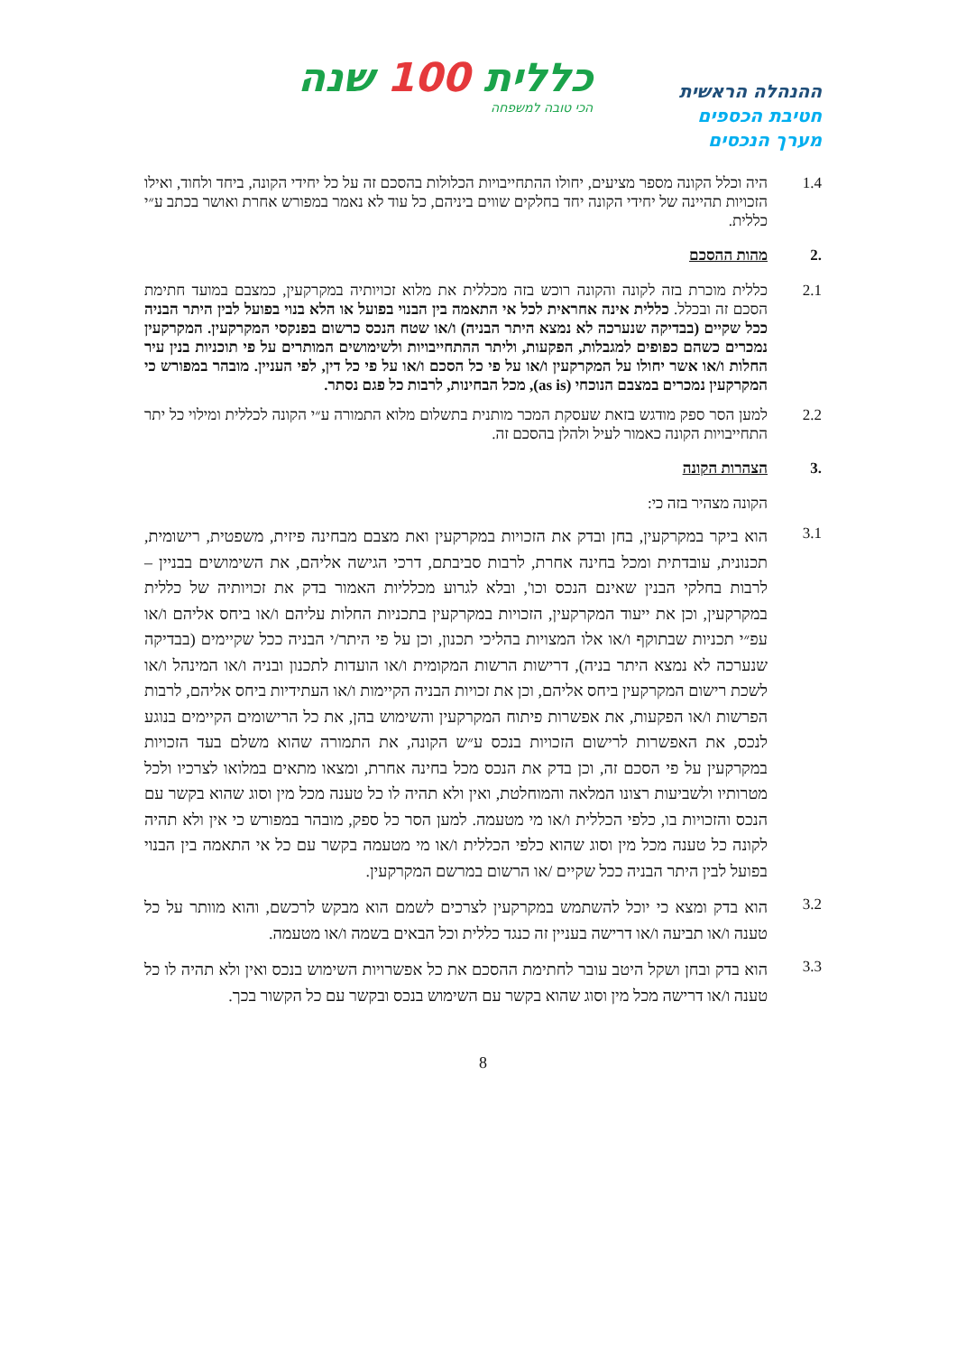ההנהלה הראשית
חטיבת הכספים
מערך הנכסים
כללית 100 שנה
הכי טובה למשפחה
1.4 היה וכלל הקונה מספר מציעים, יחולו ההתחייבויות הכלולות בהסכם זה על כל יחידי הקונה, ביחד ולחוד, ואילו הזכויות תהיינה של יחידי הקונה יחד בחלקים שווים ביניהם, כל עוד לא נאמר במפורש אחרת ואושר בכתב ע״י כללית.
.2 מהות ההסכם
2.1 כללית מוכרת בזה לקונה והקונה רוכש בזה מכללית את מלוא זכויותיה במקרקעין, כמצבם במועד חתימת הסכם זה ובכלל. כללית אינה אחראית לכל אי התאמה בין הבנוי בפועל או הלא בנוי בפועל לבין היתר הבניה ככל שקיים (בבדיקה שנערכה לא נמצא היתר הבניה) ו/או שטח הנכס כרשום בפנקסי המקרקעין. המקרקעין נמכרים כשהם כפופים למגבלות, הפקעות, וליתר ההתחייבויות ולשימושים המותרים על פי תוכניות בנין עיר החלות ו/או אשר יחולו על המקרקעין ו/או על פי כל הסכם ו/או על פי כל דין, לפי העניין. מובהר במפורש כי המקרקעין נמכרים במצבם הנוכחי (as is), מכל הבחינות, לרבות כל פגם נסתר.
2.2 למען הסר ספק מודגש בזאת שעסקת המכר מותנית בתשלום מלוא התמורה ע״י הקונה לכללית ומילוי כל יתר התחייבויות הקונה כאמור לעיל ולהלן בהסכם זה.
.3 הצהרות הקונה
הקונה מצהיר בזה כי:
3.1
הוא ביקר במקרקעין, בחן ובדק את הזכויות במקרקעין ואת מצבם מבחינה פיזית, משפטית, רישומית, תכנונית, עובדתית ומכל בחינה אחרת, לרבות סביבתם, דרכי הגישה אליהם, את השימושים בבניין – לרבות בחלקי הבנין שאינם הנכס וכו', ובלא לגרוע מכלליות האמור בדק את זכויותיה של כללית במקרקעין, וכן את ייעוד המקרקעין, הזכויות במקרקעין בתכניות החלות עליהם ו/או ביחס אליהם ו/או עפ״י תכניות שבתוקף ו/או אלו המצויות בהליכי תכנון, וכן על פי היתר/י הבניה ככל שקיימים (בבדיקה שנערכה לא נמצא היתר בניה), דרישות הרשות המקומית ו/או הועדות לתכנון ובניה ו/או המינהל ו/או לשכת רישום המקרקעין ביחס אליהם, וכן את זכויות הבניה הקיימות ו/או העתידיות ביחס אליהם, לרבות הפרשות ו/או הפקעות, את אפשרות פיתוח המקרקעין והשימוש בהן, את כל הרישומים הקיימים בנוגע לנכס, את האפשרות לרישום הזכויות בנכס ע״ש הקונה, את התמורה שהוא משלם בעד הזכויות במקרקעין על פי הסכם זה, וכן בדק את הנכס מכל בחינה אחרת, ומצאו מתאים במלואו לצרכיו ולכל מטרותיו ולשביעות רצונו המלאה והמוחלטת, ואין ולא תהיה לו כל טענה מכל מין וסוג שהוא בקשר עם הנכס והזכויות בו, כלפי הכללית ו/או מי מטעמה. למען הסר כל ספק, מובהר במפורש כי אין ולא תהיה לקונה כל טענה מכל מין וסוג שהוא כלפי הכללית ו/או מי מטעמה בקשר עם כל אי התאמה בין הבנוי בפועל לבין היתר הבניה ככל שקיים /או הרשום במרשם המקרקעין.
3.2
הוא בדק ומצא כי יוכל להשתמש במקרקעין לצרכים לשמם הוא מבקש לרכשם, והוא מוותר על כל טענה ו/או תביעה ו/או דרישה בעניין זה כנגד כללית וכל הבאים בשמה ו/או מטעמה.
3.3
הוא בדק ובחן ושקל היטב עובר לחתימת ההסכם את כל אפשרויות השימוש בנכס ואין ולא תהיה לו כל טענה ו/או דרישה מכל מין וסוג שהוא בקשר עם השימוש בנכס ובקשר עם כל הקשור בכך.
8